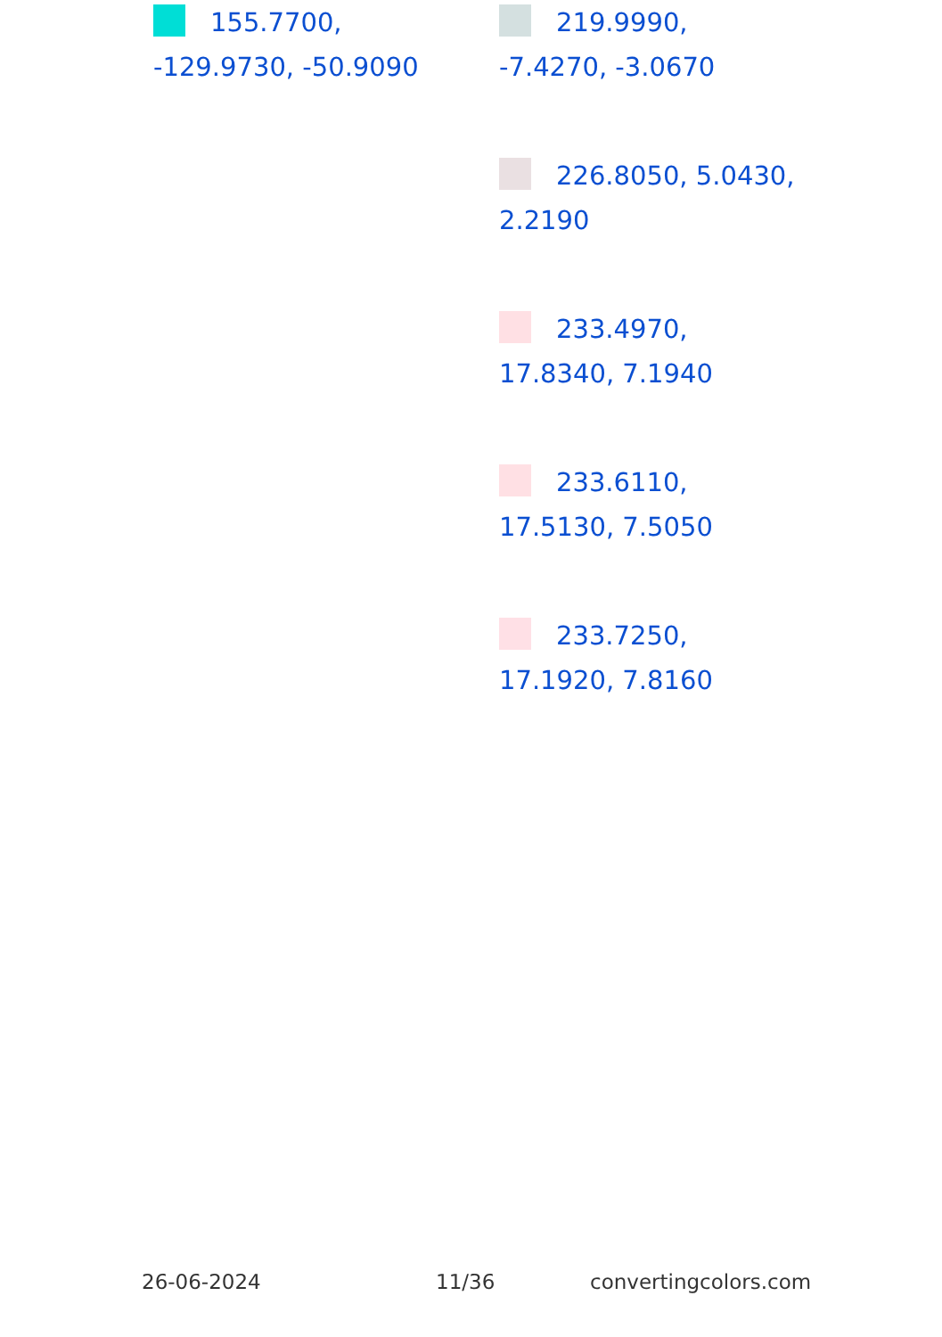155.7700, -129.9730, -50.9090
219.9990, -7.4270, -3.0670
226.8050, 5.0430, 2.2190
233.4970, 17.8340, 7.1940
233.6110, 17.5130, 7.5050
233.7250, 17.1920, 7.8160
26-06-2024 11/36 convertingcolors.com